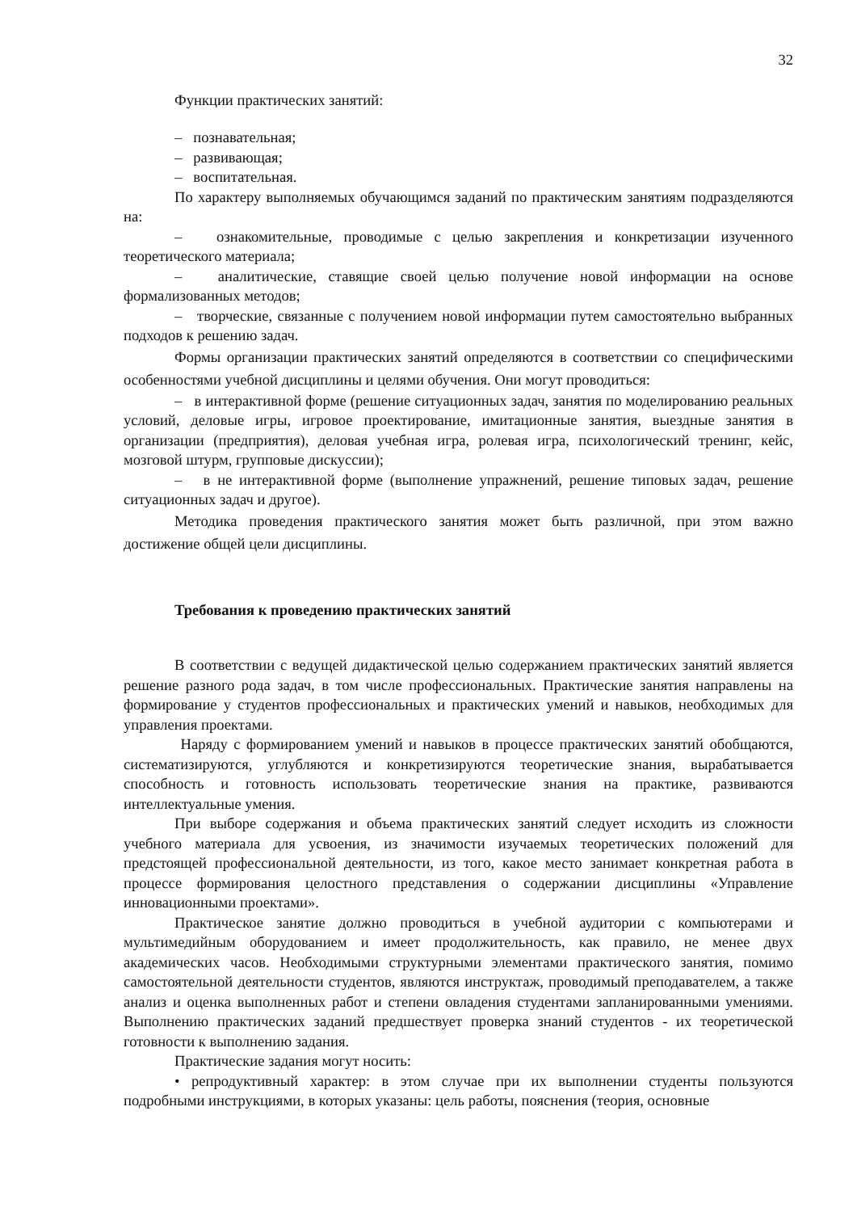32
Функции практических занятий:
– познавательная;
– развивающая;
– воспитательная.
По характеру выполняемых обучающимся заданий по практическим занятиям подразделяются на:
– ознакомительные, проводимые с целью закрепления и конкретизации изученного теоретического материала;
– аналитические, ставящие своей целью получение новой информации на основе формализованных методов;
– творческие, связанные с получением новой информации путем самостоятельно выбранных подходов к решению задач.
Формы организации практических занятий определяются в соответствии со специфическими особенностями учебной дисциплины и целями обучения. Они могут проводиться:
– в интерактивной форме (решение ситуационных задач, занятия по моделированию реальных условий, деловые игры, игровое проектирование, имитационные занятия, выездные занятия в организации (предприятия), деловая учебная игра, ролевая игра, психологический тренинг, кейс, мозговой штурм, групповые дискуссии);
– в не интерактивной форме (выполнение упражнений, решение типовых задач, решение ситуационных задач и другое).
Методика проведения практического занятия может быть различной, при этом важно достижение общей цели дисциплины.
Требования к проведению практических занятий
В соответствии с ведущей дидактической целью содержанием практических занятий является решение разного рода задач, в том числе профессиональных. Практические занятия направлены на формирование у студентов профессиональных и практических умений и навыков, необходимых для управления проектами.
Наряду с формированием умений и навыков в процессе практических занятий обобщаются, систематизируются, углубляются и конкретизируются теоретические знания, вырабатывается способность и готовность использовать теоретические знания на практике, развиваются интеллектуальные умения.
При выборе содержания и объема практических занятий следует исходить из сложности учебного материала для усвоения, из значимости изучаемых теоретических положений для предстоящей профессиональной деятельности, из того, какое место занимает конкретная работа в процессе формирования целостного представления о содержании дисциплины «Управление инновационными проектами».
Практическое занятие должно проводиться в учебной аудитории с компьютерами и мультимедийным оборудованием и имеет продолжительность, как правило, не менее двух академических часов. Необходимыми структурными элементами практического занятия, помимо самостоятельной деятельности студентов, являются инструктаж, проводимый преподавателем, а также анализ и оценка выполненных работ и степени овладения студентами запланированными умениями. Выполнению практических заданий предшествует проверка знаний студентов - их теоретической готовности к выполнению задания.
Практические задания могут носить:
• репродуктивный характер: в этом случае при их выполнении студенты пользуются подробными инструкциями, в которых указаны: цель работы, пояснения (теория, основные